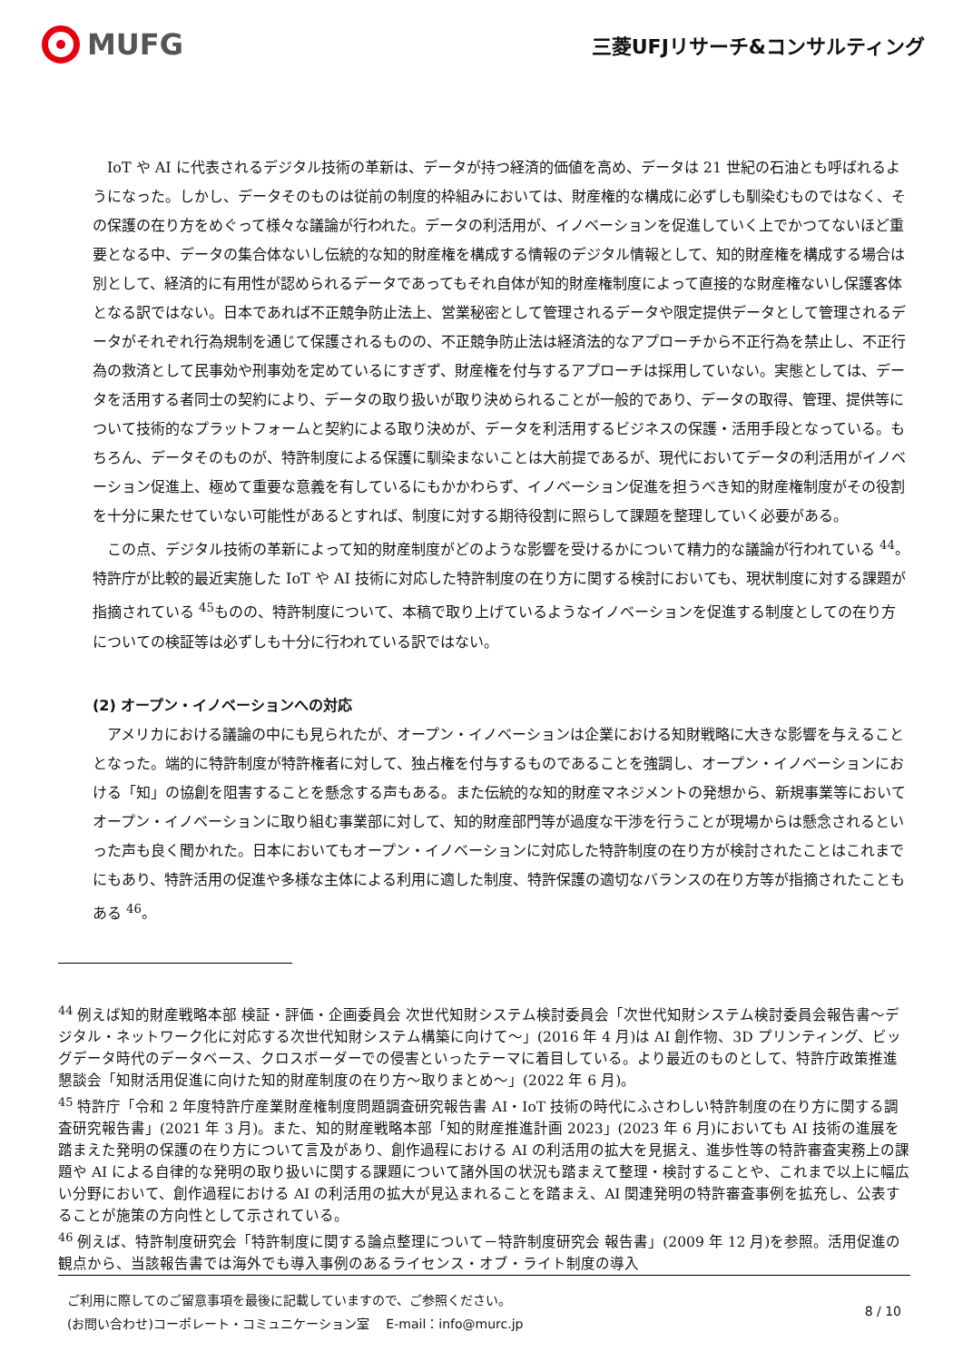MUFG
三菱UFJリサーチ&コンサルティング
IoT や AI に代表されるデジタル技術の革新は、データが持つ経済的価値を高め、データは 21 世紀の石油とも呼ばれるようになった。しかし、データそのものは従前の制度的枠組みにおいては、財産権的な構成に必ずしも馴染むものではなく、その保護の在り方をめぐって様々な議論が行われた。データの利活用が、イノベーションを促進していく上でかつてないほど重要となる中、データの集合体ないし伝統的な知的財産権を構成する情報のデジタル情報として、知的財産権を構成する場合は別として、経済的に有用性が認められるデータであってもそれ自体が知的財産権制度によって直接的な財産権ないし保護客体となる訳ではない。日本であれば不正競争防止法上、営業秘密として管理されるデータや限定提供データとして管理されるデータがそれぞれ行為規制を通じて保護されるものの、不正競争防止法は経済法的なアプローチから不正行為を禁止し、不正行為の救済として民事効や刑事効を定めているにすぎず、財産権を付与するアプローチは採用していない。実態としては、データを活用する者同士の契約により、データの取り扱いが取り決められることが一般的であり、データの取得、管理、提供等について技術的なプラットフォームと契約による取り決めが、データを利活用するビジネスの保護・活用手段となっている。もちろん、データそのものが、特許制度による保護に馴染まないことは大前提であるが、現代においてデータの利活用がイノベーション促進上、極めて重要な意義を有しているにもかかわらず、イノベーション促進を担うべき知的財産権制度がその役割を十分に果たせていない可能性があるとすれば、制度に対する期待役割に照らして課題を整理していく必要がある。
この点、デジタル技術の革新によって知的財産制度がどのような影響を受けるかについて精力的な議論が行われている <sup>44</sup>。特許庁が比較的最近実施した IoT や AI 技術に対応した特許制度の在り方に関する検討においても、現状制度に対する課題が指摘されている <sup>45</sup>ものの、特許制度について、本稿で取り上げているようなイノベーションを促進する制度としての在り方についての検証等は必ずしも十分に行われている訳ではない。
(2) オープン・イノベーションへの対応
アメリカにおける議論の中にも見られたが、オープン・イノベーションは企業における知財戦略に大きな影響を与えることとなった。端的に特許制度が特許権者に対して、独占権を付与するものであることを強調し、オープン・イノベーションにおける「知」の協創を阻害することを懸念する声もある。また伝統的な知的財産マネジメントの発想から、新規事業等においてオープン・イノベーションに取り組む事業部に対して、知的財産部門等が過度な干渉を行うことが現場からは懸念されるといった声も良く聞かれた。日本においてもオープン・イノベーションに対応した特許制度の在り方が検討されたことはこれまでにもあり、特許活用の促進や多様な主体による利用に適した制度、特許保護の適切なバランスの在り方等が指摘されたこともある <sup>46</sup>。
<sup>44</sup> 例えば知的財産戦略本部 検証・評価・企画委員会 次世代知財システム検討委員会「次世代知財システム検討委員会報告書～デジタル・ネットワーク化に対応する次世代知財システム構築に向けて～」(2016 年 4 月)は AI 創作物、3D プリンティング、ビッグデータ時代のデータベース、クロスボーダーでの侵害といったテーマに着目している。より最近のものとして、特許庁政策推進懇談会「知財活用促進に向けた知的財産制度の在り方～取りまとめ～」(2022 年 6 月)。
<sup>45</sup> 特許庁「令和 2 年度特許庁産業財産権制度問題調査研究報告書 AI・IoT 技術の時代にふさわしい特許制度の在り方に関する調査研究報告書」(2021 年 3 月)。また、知的財産戦略本部「知的財産推進計画 2023」(2023 年 6 月)においても AI 技術の進展を踏まえた発明の保護の在り方について言及があり、創作過程における AI の利活用の拡大を見据え、進歩性等の特許審査実務上の課題や AI による自律的な発明の取り扱いに関する課題について諸外国の状況も踏まえて整理・検討することや、これまで以上に幅広い分野において、創作過程における AI の利活用の拡大が見込まれることを踏まえ、AI 関連発明の特許審査事例を拡充し、公表することが施策の方向性として示されている。
<sup>46</sup> 例えば、特許制度研究会「特許制度に関する論点整理について－特許制度研究会 報告書」(2009 年 12 月)を参照。活用促進の観点から、当該報告書では海外でも導入事例のあるライセンス・オブ・ライト制度の導入
ご利用に際してのご留意事項を最後に記載していますので、ご参照ください。
(お問い合わせ)コーポレート・コミュニケーション室　 E-mail：info@murc.jp
8 / 10